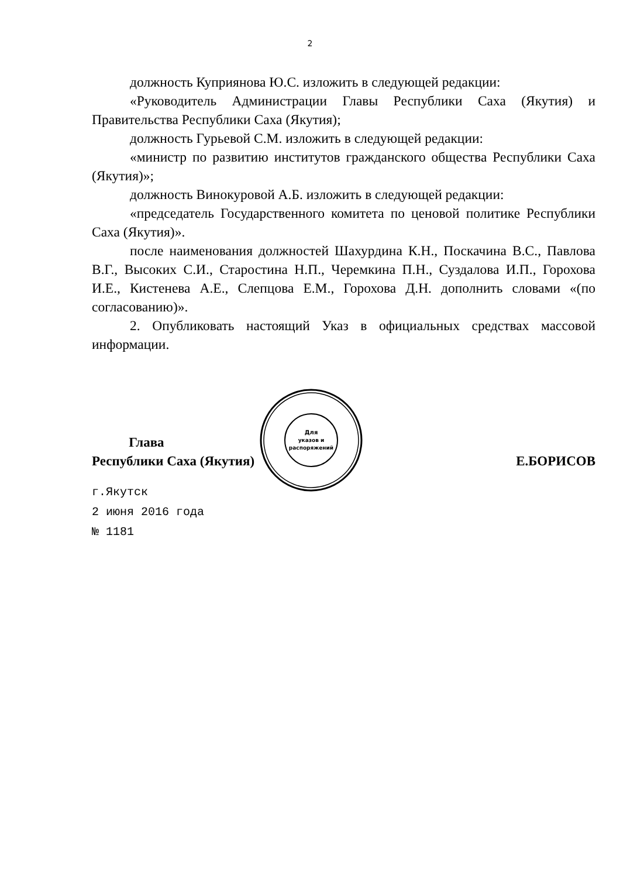2
должность Куприянова Ю.С. изложить в следующей редакции:
«Руководитель Администрации Главы Республики Саха (Якутия) и Правительства Республики Саха (Якутия);
должность Гурьевой С.М. изложить в следующей редакции:
«министр по развитию институтов гражданского общества Республики Саха (Якутия)»;
должность Винокуровой А.Б. изложить в следующей редакции:
«председатель Государственного комитета по ценовой политике Республики Саха (Якутия)».
после наименования должностей Шахурдина К.Н., Поскачина В.С., Павлова В.Г., Высоких С.И., Старостина Н.П., Черемкина П.Н., Суздалова И.П., Горохова И.Е., Кистенева А.Е., Слепцова Е.М., Горохова Д.Н. дополнить словами «(по согласованию)».
2. Опубликовать настоящий Указ в официальных средствах массовой информации.
Для
указов и
распоряжений
Глава
Республики Саха (Якутия)
Е.БОРИСОВ
г.Якутск
2 июня 2016 года
№ 1181